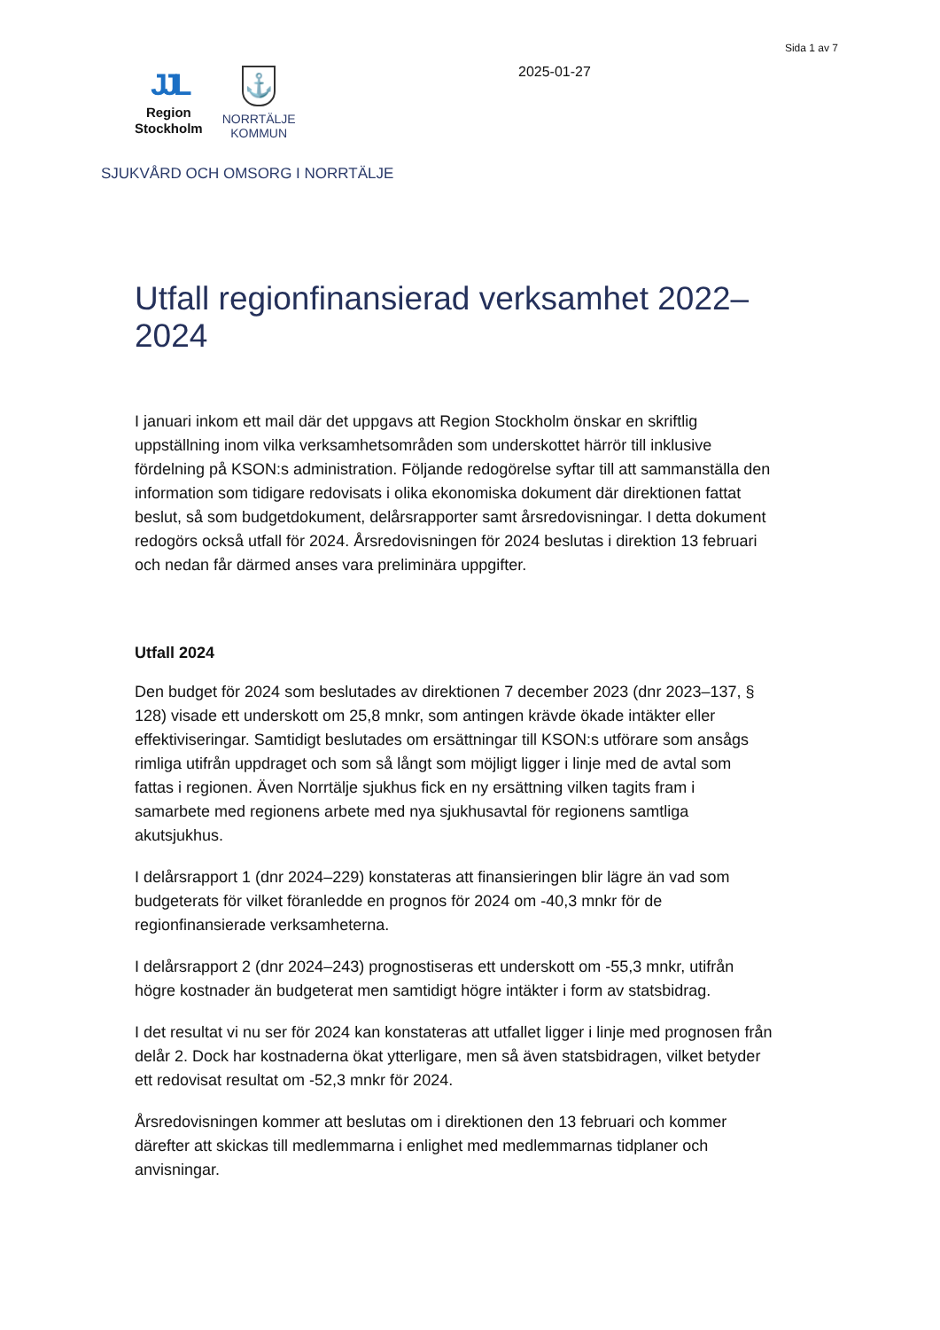Sida 1 av 7
JJL
Region
Stockholm
⚓
NORRTÄLJE
KOMMUN
2025-01-27
SJUKVÅRD OCH OMSORG I NORRTÄLJE
Utfall regionfinansierad verksamhet 2022–2024
I januari inkom ett mail där det uppgavs att Region Stockholm önskar en skriftlig uppställning inom vilka verksamhetsområden som underskottet härrör till inklusive fördelning på KSON:s administration. Följande redogörelse syftar till att sammanställa den information som tidigare redovisats i olika ekonomiska dokument där direktionen fattat beslut, så som budgetdokument, delårsrapporter samt årsredovisningar. I detta dokument redogörs också utfall för 2024. Årsredovisningen för 2024 beslutas i direktion 13 februari och nedan får därmed anses vara preliminära uppgifter.
Utfall 2024
Den budget för 2024 som beslutades av direktionen 7 december 2023 (dnr 2023–137, § 128) visade ett underskott om 25,8 mnkr, som antingen krävde ökade intäkter eller effektiviseringar. Samtidigt beslutades om ersättningar till KSON:s utförare som ansågs rimliga utifrån uppdraget och som så långt som möjligt ligger i linje med de avtal som fattas i regionen. Även Norrtälje sjukhus fick en ny ersättning vilken tagits fram i samarbete med regionens arbete med nya sjukhusavtal för regionens samtliga akutsjukhus.
I delårsrapport 1 (dnr 2024–229) konstateras att finansieringen blir lägre än vad som budgeterats för vilket föranledde en prognos för 2024 om -40,3 mnkr för de regionfinansierade verksamheterna.
I delårsrapport 2 (dnr 2024–243) prognostiseras ett underskott om -55,3 mnkr, utifrån högre kostnader än budgeterat men samtidigt högre intäkter i form av statsbidrag.
I det resultat vi nu ser för 2024 kan konstateras att utfallet ligger i linje med prognosen från delår 2. Dock har kostnaderna ökat ytterligare, men så även statsbidragen, vilket betyder ett redovisat resultat om -52,3 mnkr för 2024.
Årsredovisningen kommer att beslutas om i direktionen den 13 februari och kommer därefter att skickas till medlemmarna i enlighet med medlemmarnas tidplaner och anvisningar.